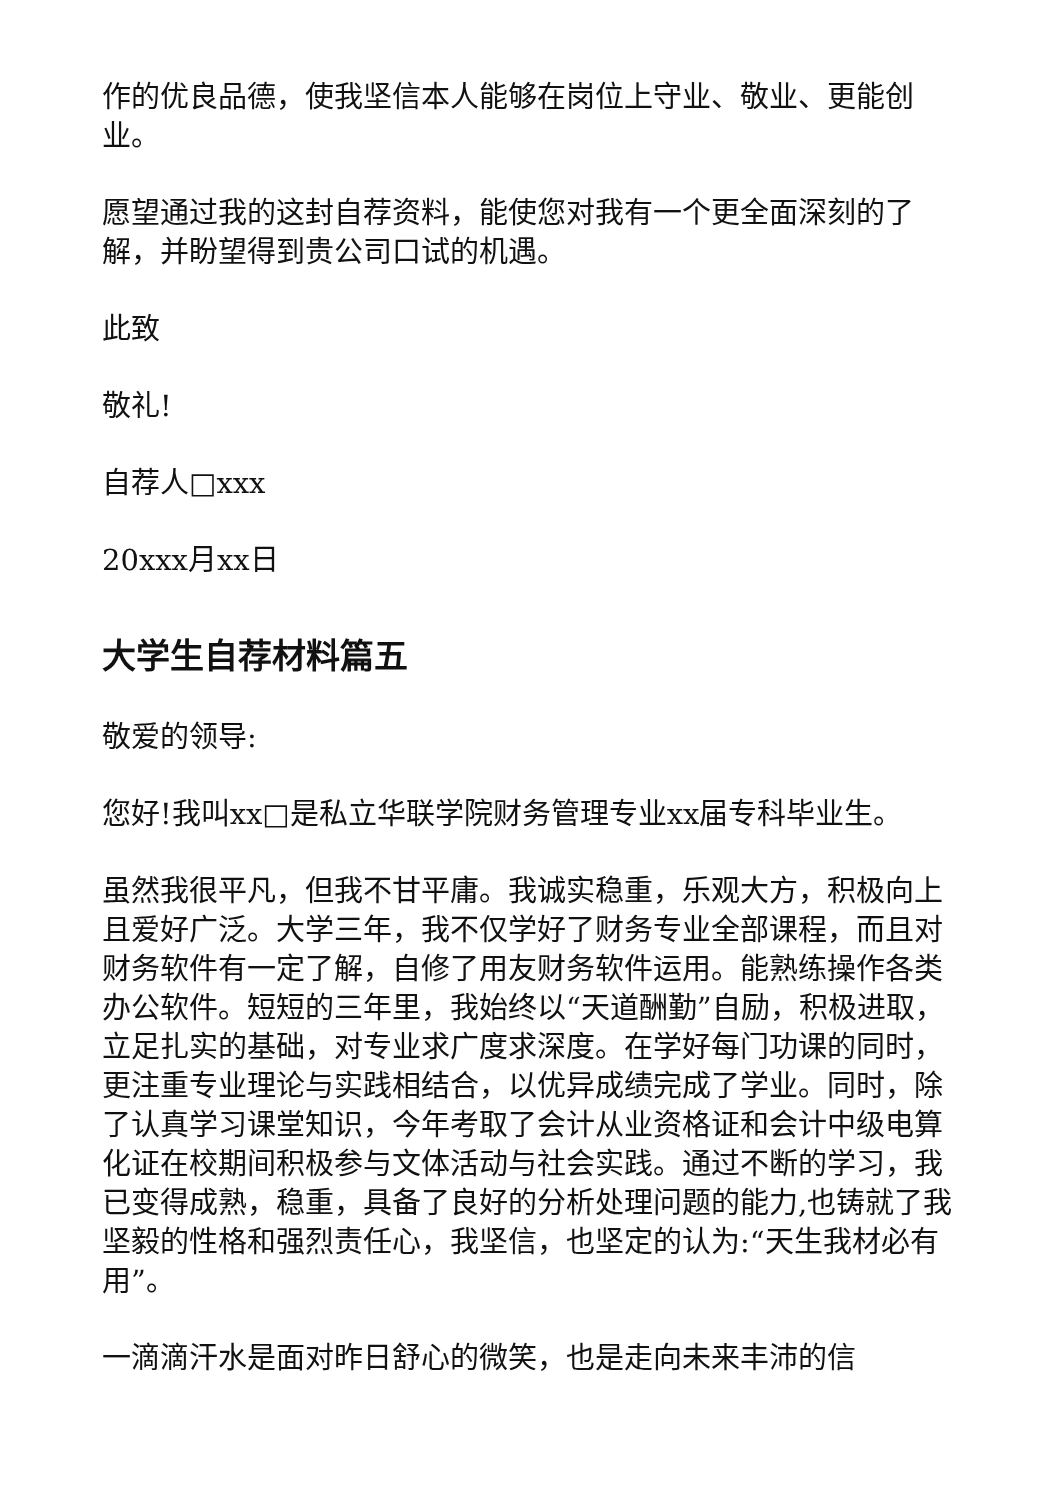作的优良品德，使我坚信本人能够在岗位上守业、敬业、更能创业。
愿望通过我的这封自荐资料，能使您对我有一个更全面深刻的了解，并盼望得到贵公司口试的机遇。
此致
敬礼!
自荐人□xxx
20xxx月xx日
大学生自荐材料篇五
敬爱的领导:
您好!我叫xx□是私立华联学院财务管理专业xx届专科毕业生。
虽然我很平凡，但我不甘平庸。我诚实稳重，乐观大方，积极向上且爱好广泛。大学三年，我不仅学好了财务专业全部课程，而且对财务软件有一定了解，自修了用友财务软件运用。能熟练操作各类办公软件。短短的三年里，我始终以“天道酬勤”自励，积极进取，立足扎实的基础，对专业求广度求深度。在学好每门功课的同时，更注重专业理论与实践相结合，以优异成绩完成了学业。同时，除了认真学习课堂知识，今年考取了会计从业资格证和会计中级电算化证在校期间积极参与文体活动与社会实践。通过不断的学习，我已变得成熟，稳重，具备了良好的分析处理问题的能力,也铸就了我坚毅的性格和强烈责任心，我坚信，也坚定的认为:“天生我材必有用”。
一滴滴汗水是面对昨日舒心的微笑，也是走向未来丰沛的信